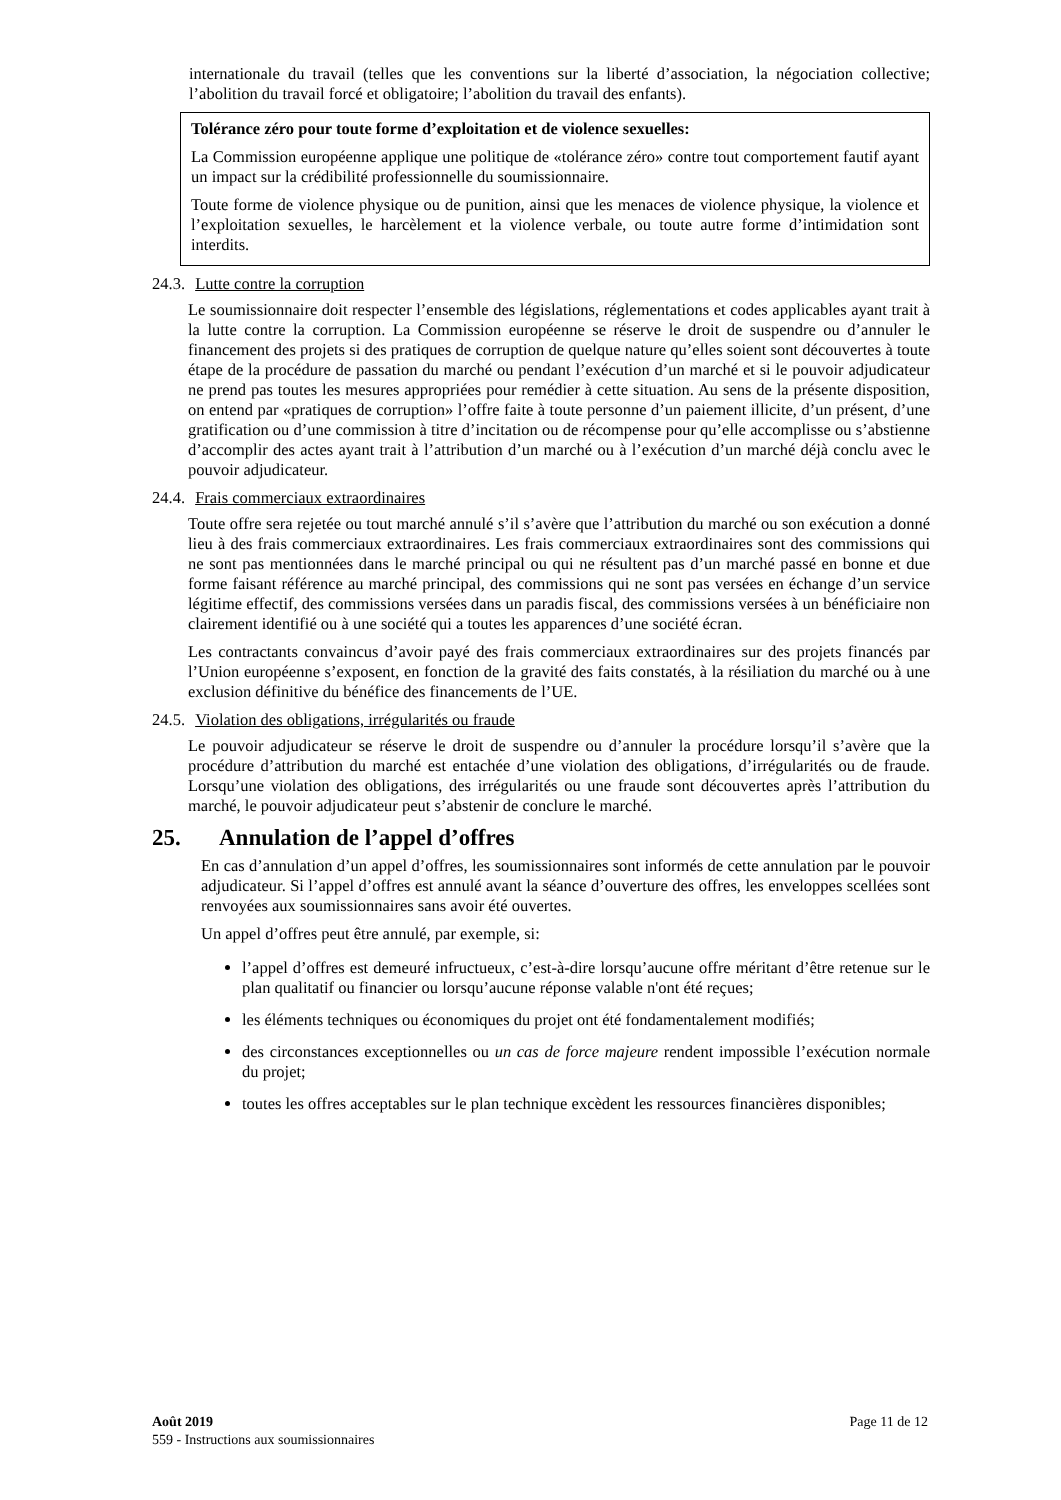internationale du travail (telles que les conventions sur la liberté d’association, la négociation collective; l’abolition du travail forcé et obligatoire; l’abolition du travail des enfants).
Tolérance zéro pour toute forme d’exploitation et de violence sexuelles:
La Commission européenne applique une politique de «tolérance zéro» contre tout comportement fautif ayant un impact sur la crédibilité professionnelle du soumissionnaire.
Toute forme de violence physique ou de punition, ainsi que les menaces de violence physique, la violence et l’exploitation sexuelles, le harcèlement et la violence verbale, ou toute autre forme d’intimidation sont interdits.
24.3. Lutte contre la corruption
Le soumissionnaire doit respecter l’ensemble des législations, réglementations et codes applicables ayant trait à la lutte contre la corruption. La Commission européenne se réserve le droit de suspendre ou d’annuler le financement des projets si des pratiques de corruption de quelque nature qu’elles soient sont découvertes à toute étape de la procédure de passation du marché ou pendant l’exécution d’un marché et si le pouvoir adjudicateur ne prend pas toutes les mesures appropriées pour remédier à cette situation. Au sens de la présente disposition, on entend par «pratiques de corruption» l’offre faite à toute personne d’un paiement illicite, d’un présent, d’une gratification ou d’une commission à titre d’incitation ou de récompense pour qu’elle accomplisse ou s’abstienne d’accomplir des actes ayant trait à l’attribution d’un marché ou à l’exécution d’un marché déjà conclu avec le pouvoir adjudicateur.
24.4. Frais commerciaux extraordinaires
Toute offre sera rejetée ou tout marché annulé s’il s’avère que l’attribution du marché ou son exécution a donné lieu à des frais commerciaux extraordinaires. Les frais commerciaux extraordinaires sont des commissions qui ne sont pas mentionnées dans le marché principal ou qui ne résultent pas d’un marché passé en bonne et due forme faisant référence au marché principal, des commissions qui ne sont pas versées en échange d’un service légitime effectif, des commissions versées dans un paradis fiscal, des commissions versées à un bénéficiaire non clairement identifié ou à une société qui a toutes les apparences d’une société écran.
Les contractants convaincus d’avoir payé des frais commerciaux extraordinaires sur des projets financés par l’Union européenne s’exposent, en fonction de la gravité des faits constatés, à la résiliation du marché ou à une exclusion définitive du bénéfice des financements de l’UE.
24.5. Violation des obligations, irrégularités ou fraude
Le pouvoir adjudicateur se réserve le droit de suspendre ou d’annuler la procédure lorsqu’il s’avère que la procédure d’attribution du marché est entachée d’une violation des obligations, d’irrégularités ou de fraude. Lorsqu’une violation des obligations, des irrégularités ou une fraude sont découvertes après l’attribution du marché, le pouvoir adjudicateur peut s’abstenir de conclure le marché.
25. Annulation de l’appel d’offres
En cas d’annulation d’un appel d’offres, les soumissionnaires sont informés de cette annulation par le pouvoir adjudicateur. Si l’appel d’offres est annulé avant la séance d’ouverture des offres, les enveloppes scellées sont renvoyées aux soumissionnaires sans avoir été ouvertes.
Un appel d’offres peut être annulé, par exemple, si:
l’appel d’offres est demeuré infructueux, c’est-à-dire lorsqu’aucune offre méritant d’être retenue sur le plan qualitatif ou financier ou lorsqu’aucune réponse valable n'ont été reçues;
les éléments techniques ou économiques du projet ont été fondamentalement modifiés;
des circonstances exceptionnelles ou un cas de force majeure rendent impossible l’exécution normale du projet;
toutes les offres acceptables sur le plan technique excèdent les ressources financières disponibles;
Août 2019 Page 11 de 12
559 - Instructions aux soumissionnaires